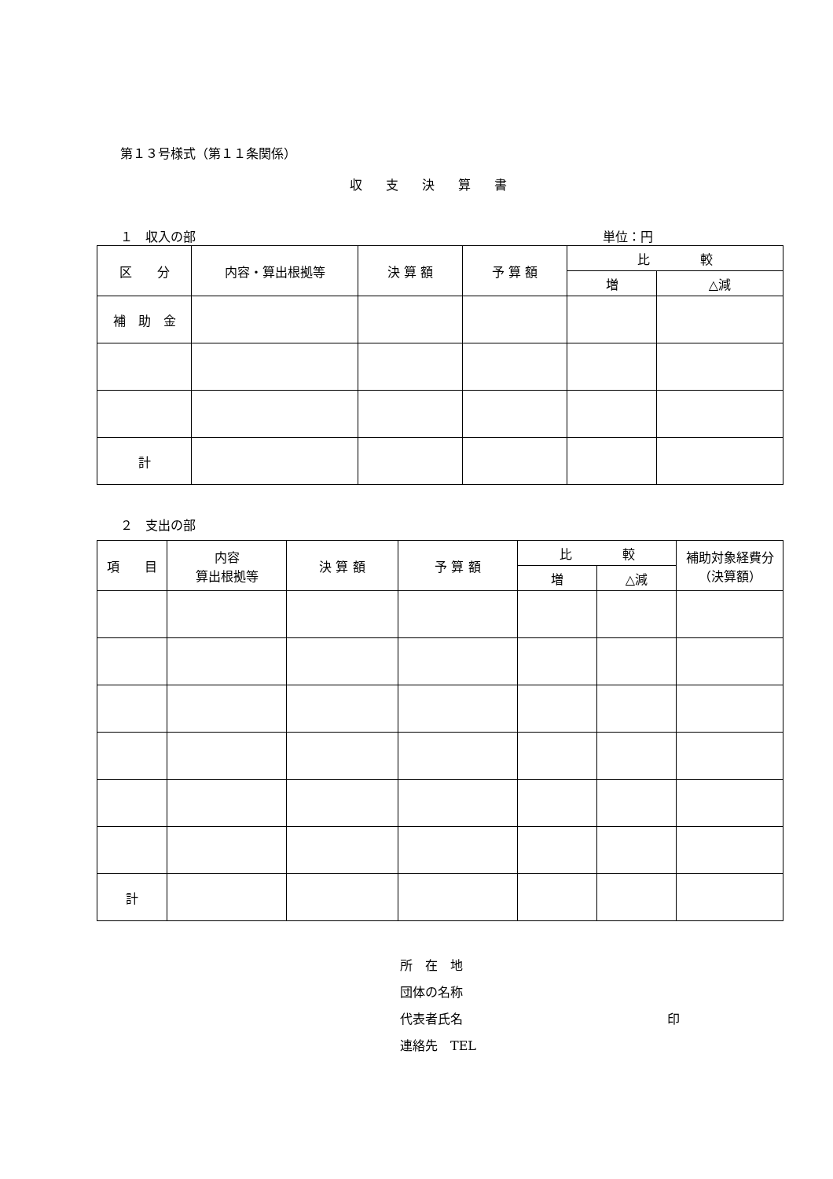第１３号様式（第１１条関係）
収支決算書
１　収入の部 単位：円
| 区 分 | 内容・算出根拠等 | 決 算 額 | 予 算 額 | 比 較 | |
| --- | --- | --- | --- | --- | --- |
| | | | | 増 | △減 |
| 補 助 金 | | | | | |
| 計 | | | | | |
２　支出の部
| 項 目 | 内容 算出根拠等 | 決 算 額 | 予 算 額 | 比 較 | | 補助対象経費分 （決算額） |
| --- | --- | --- | --- | --- | --- | --- |
| | | | | 増 | △減 | |
| 計 | | | | | | |
所　在　地
団体の名称
代表者氏名 印
連絡先　TEL